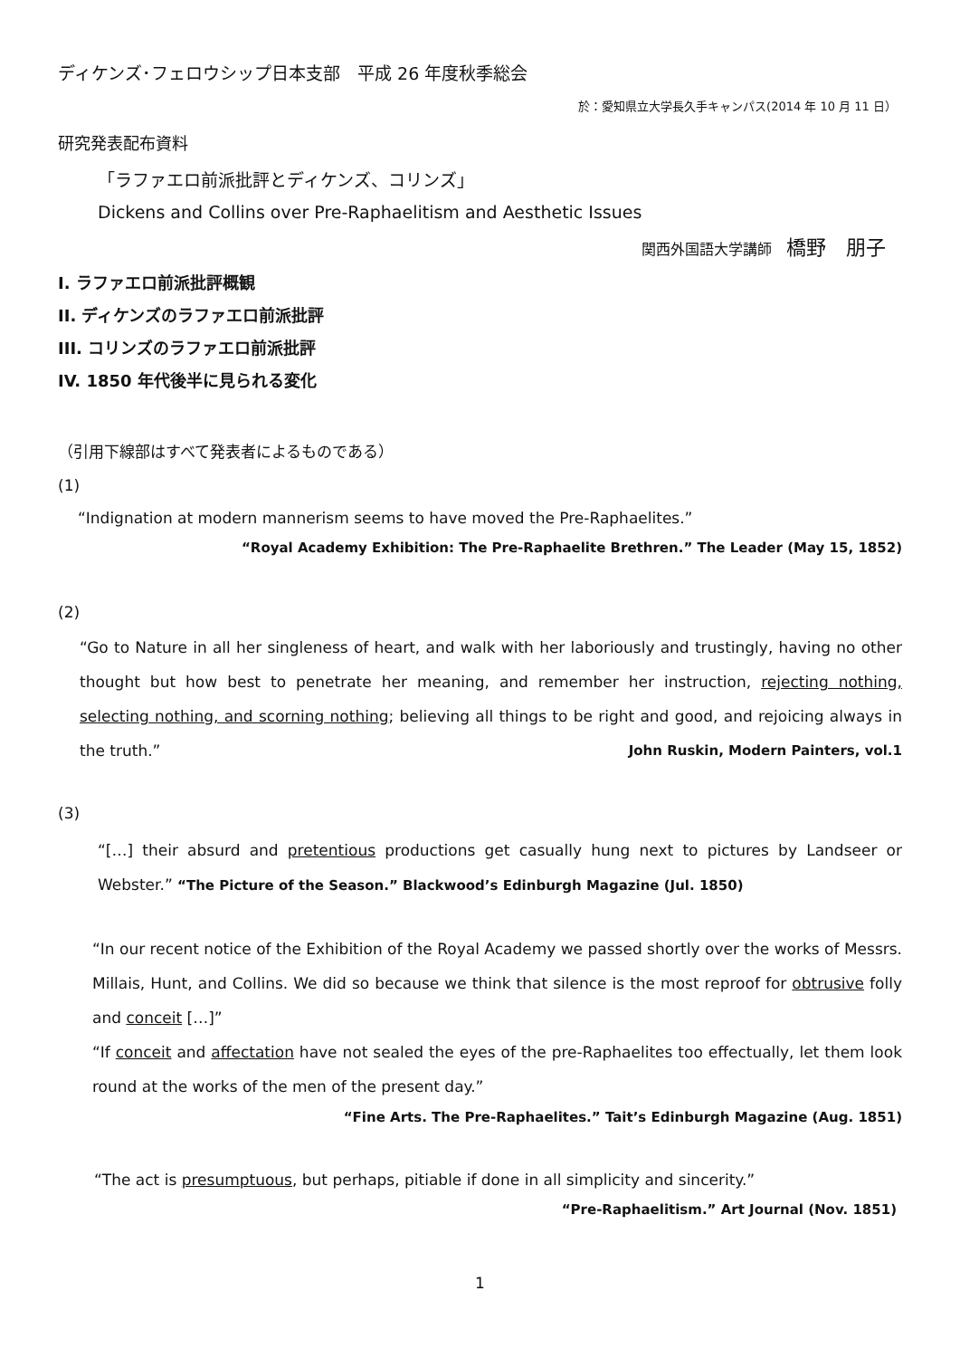ディケンズ･フェロウシップ日本支部　平成 26 年度秋季総会
於：愛知県立大学長久手キャンパス(2014 年 10 月 11 日）
研究発表配布資料
「ラファエロ前派批評とディケンズ、コリンズ」
Dickens and Collins over Pre-Raphaelitism and Aesthetic Issues
関西外国語大学講師　橋野　朋子
I. ラファエロ前派批評概観
II. ディケンズのラファエロ前派批評
III. コリンズのラファエロ前派批評
IV. 1850 年代後半に見られる変化
（引用下線部はすべて発表者によるものである）
(1)
“Indignation at modern mannerism seems to have moved the Pre-Raphaelites.”
“Royal Academy Exhibition: The Pre-Raphaelite Brethren.” The Leader (May 15, 1852)
(2)
“Go to Nature in all her singleness of heart, and walk with her laboriously and trustingly, having no other thought but how best to penetrate her meaning, and remember her instruction, rejecting nothing, selecting nothing, and scorning nothing; believing all things to be right and good, and rejoicing always in the truth.” John Ruskin, Modern Painters, vol.1
(3)
“[…] their absurd and pretentious productions get casually hung next to pictures by Landseer or Webster.” “The Picture of the Season.” Blackwood’s Edinburgh Magazine (Jul. 1850)
“In our recent notice of the Exhibition of the Royal Academy we passed shortly over the works of Messrs. Millais, Hunt, and Collins. We did so because we think that silence is the most reproof for obtrusive folly and conceit […]”
“If conceit and affectation have not sealed the eyes of the pre-Raphaelites too effectually, let them look round at the works of the men of the present day.”
“Fine Arts. The Pre-Raphaelites.” Tait’s Edinburgh Magazine (Aug. 1851)
“The act is presumptuous, but perhaps, pitiable if done in all simplicity and sincerity.”
“Pre-Raphaelitism.” Art Journal (Nov. 1851)
1